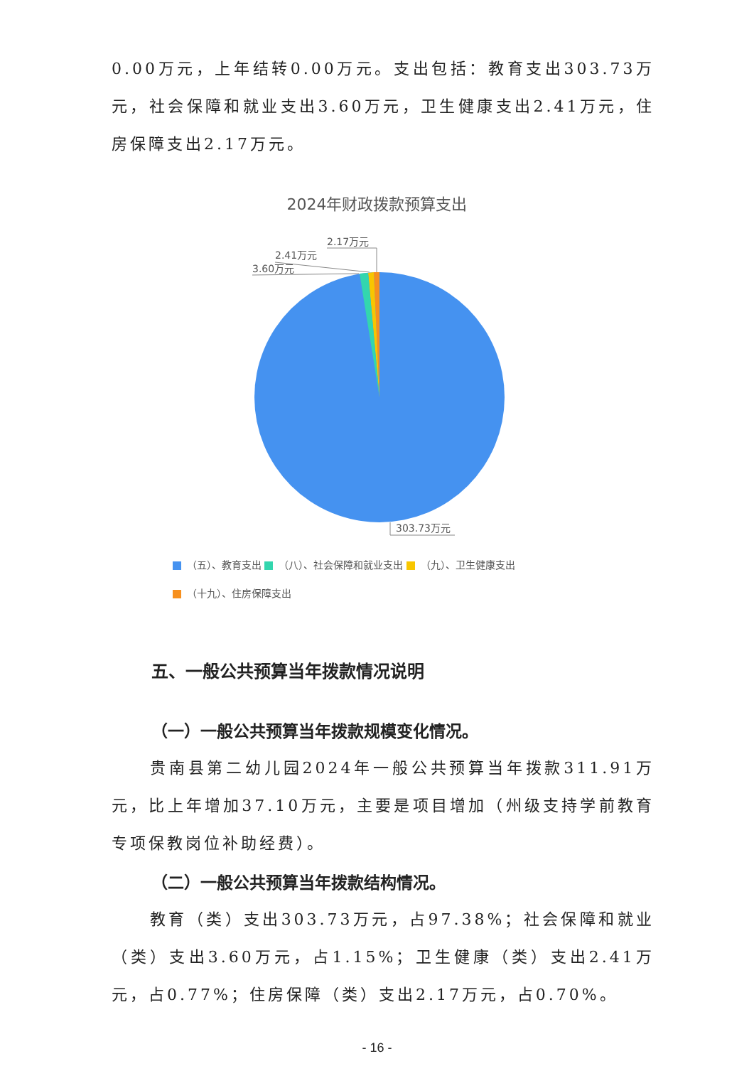0.00万元，上年结转0.00万元。支出包括：教育支出303.73万元，社会保障和就业支出3.60万元，卫生健康支出2.41万元，住房保障支出2.17万元。
2024年财政拨款预算支出
2.17万元
2.41万元
3.60万元
303.73万元
（五）、教育支出 （八）、社会保障和就业支出 （九）、卫生健康支出
（十九）、住房保障支出
五、一般公共预算当年拨款情况说明
（一）一般公共预算当年拨款规模变化情况。
贵南县第二幼儿园2024年一般公共预算当年拨款311.91万元，比上年增加37.10万元，主要是项目增加（州级支持学前教育专项保教岗位补助经费）。
（二）一般公共预算当年拨款结构情况。
教育（类）支出303.73万元，占97.38%；社会保障和就业（类）支出3.60万元，占1.15%；卫生健康（类）支出2.41万元，占0.77%；住房保障（类）支出2.17万元，占0.70%。
- 16 -